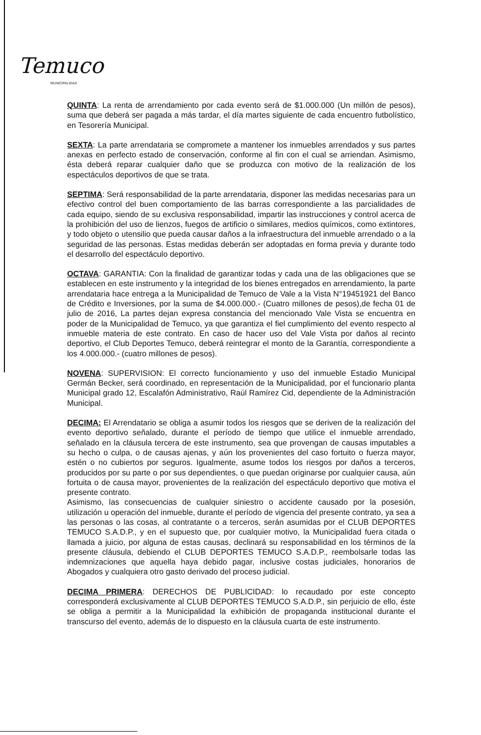Temuco
MUNICIPALIDAD
QUINTA: La renta de arrendamiento por cada evento será de $1.000.000 (Un millón de pesos), suma que deberá ser pagada a más tardar, el día martes siguiente de cada encuentro futbolístico, en Tesorería Municipal.
SEXTA: La parte arrendataria se compromete a mantener los inmuebles arrendados y sus partes anexas en perfecto estado de conservación, conforme al fin con el cual se arriendan. Asimismo, ésta deberá reparar cualquier daño que se produzca con motivo de la realización de los espectáculos deportivos de que se trata.
SEPTIMA: Será responsabilidad de la parte arrendataria, disponer las medidas necesarias para un efectivo control del buen comportamiento de las barras correspondiente a las parcialidades de cada equipo, siendo de su exclusiva responsabilidad, impartir las instrucciones y control acerca de la prohibición del uso de lienzos, fuegos de artificio o similares, medios químicos, como extintores, y todo objeto o utensilio que pueda causar daños a la infraestructura del inmueble arrendado o a la seguridad de las personas. Estas medidas deberán ser adoptadas en forma previa y durante todo el desarrollo del espectáculo deportivo.
OCTAVA: GARANTIA: Con la finalidad de garantizar todas y cada una de las obligaciones que se establecen en este instrumento y la integridad de los bienes entregados en arrendamiento, la parte arrendataria hace entrega a la Municipalidad de Temuco de Vale a la Vista N°19451921 del Banco de Crédito e Inversiones, por la suma de $4.000.000.- (Cuatro millones de pesos),de fecha 01 de julio de 2016, La partes dejan expresa constancia del mencionado Vale Vista se encuentra en poder de la Municipalidad de Temuco, ya que garantiza el fiel cumplimiento del evento respecto al inmueble materia de este contrato. En caso de hacer uso del Vale Vista por daños al recinto deportivo, el Club Deportes Temuco, deberá reintegrar el monto de la Garantía, correspondiente a los 4.000.000.- (cuatro millones de pesos).
NOVENA: SUPERVISION: El correcto funcionamiento y uso del inmueble Estadio Municipal Germán Becker, será coordinado, en representación de la Municipalidad, por el funcionario planta Municipal grado 12, Escalafón Administrativo, Raúl Ramírez Cid, dependiente de la Administración Municipal.
DECIMA: El Arrendatario se obliga a asumir todos los riesgos que se deriven de la realización del evento deportivo señalado, durante el período de tiempo que utilice el inmueble arrendado, señalado en la cláusula tercera de este instrumento, sea que provengan de causas imputables a su hecho o culpa, o de causas ajenas, y aún los provenientes del caso fortuito o fuerza mayor, estén o no cubiertos por seguros. Igualmente, asume todos los riesgos por daños a terceros, producidos por su parte o por sus dependientes, o que puedan originarse por cualquier causa, aún fortuita o de causa mayor, provenientes de la realización del espectáculo deportivo que motiva el presente contrato.
Asimismo, las consecuencias de cualquier siniestro o accidente causado por la posesión, utilización u operación del inmueble, durante el período de vigencia del presente contrato, ya sea a las personas o las cosas, al contratante o a terceros, serán asumidas por el CLUB DEPORTES TEMUCO S.A.D.P., y en el supuesto que, por cualquier motivo, la Municipalidad fuera citada o llamada a juicio, por alguna de estas causas, declinará su responsabilidad en los términos de la presente cláusula, debiendo el CLUB DEPORTES TEMUCO S.A.D.P., reembolsarle todas las indemnizaciones que aquella haya debido pagar, inclusive costas judiciales, honorarios de Abogados y cualquiera otro gasto derivado del proceso judicial.
DECIMA PRIMERA: DERECHOS DE PUBLICIDAD: lo recaudado por este concepto corresponderá exclusivamente al CLUB DEPORTES TEMUCO S.A.D.P., sin perjuicio de ello, éste se obliga a permitir a la Municipalidad la exhibición de propaganda institucional durante el transcurso del evento, además de lo dispuesto en la cláusula cuarta de este instrumento.